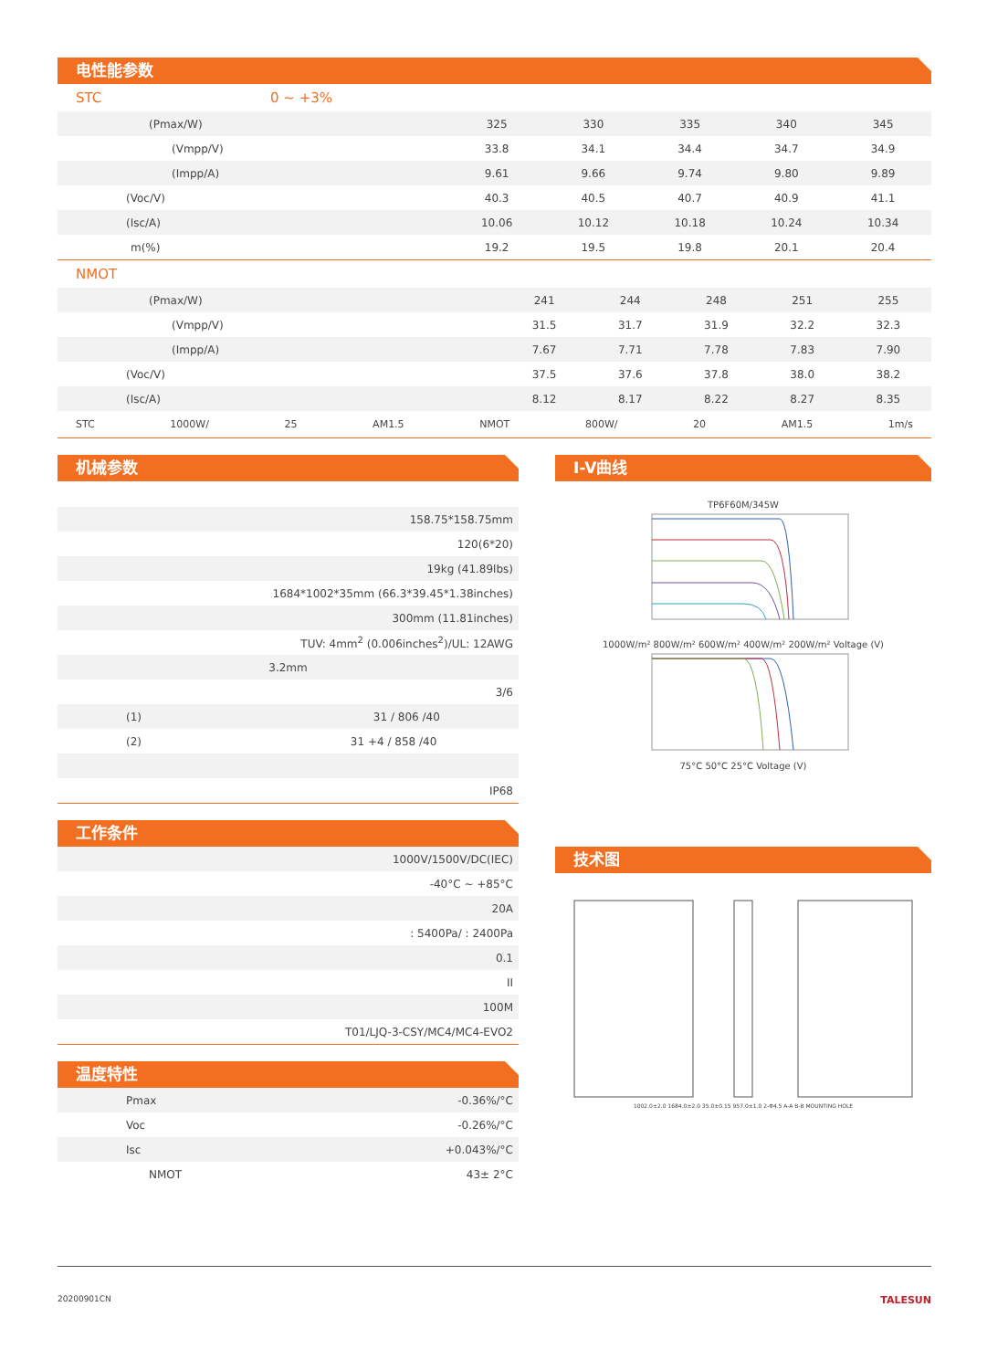电性能参数
STC 0 ~ +3%
| (Pmax/W) | 325 | 330 | 335 | 340 | 345 |
| (Vmpp/V) | 33.8 | 34.1 | 34.4 | 34.7 | 34.9 |
| (Impp/A) | 9.61 | 9.66 | 9.74 | 9.80 | 9.89 |
| (Voc/V) | 40.3 | 40.5 | 40.7 | 40.9 | 41.1 |
| (Isc/A) | 10.06 | 10.12 | 10.18 | 10.24 | 10.34 |
| m(%) | 19.2 | 19.5 | 19.8 | 20.1 | 20.4 |
NMOT
| (Pmax/W) | 241 | 244 | 248 | 251 | 255 |
| (Vmpp/V) | 31.5 | 31.7 | 31.9 | 32.2 | 32.3 |
| (Impp/A) | 7.67 | 7.71 | 7.78 | 7.83 | 7.90 |
| (Voc/V) | 37.5 | 37.6 | 37.8 | 38.0 | 38.2 |
| (Isc/A) | 8.12 | 8.17 | 8.22 | 8.27 | 8.35 |
STC 1000W/ 25 AM1.5 NMOT 800W/ 20 AM1.5 1m/s
机械参数
| 158.75*158.75mm |
| 120(6*20) |
| 19kg (41.89lbs) |
| 1684*1002*35mm (66.3*39.45*1.38inches) |
| 300mm (11.81inches) |
| TUV: 4mm<sup>2</sup> (0.006inches<sup>2</sup>)/UL: 12AWG |
| 3.2mm |
| 3/6 |
| (1) 31 / 806 /40 |
| (2) 31 +4 / 858 /40 |
| IP68 |
工作条件
| 1000V/1500V/DC(IEC) |
| -40°C ~ +85°C |
| 20A |
| : 5400Pa/ : 2400Pa |
| 0.1 |
| II |
| 100M |
| T01/LJQ-3-CSY/MC4/MC4-EVO2 |
温度特性
| Pmax | -0.36%/°C |
| Voc | -0.26%/°C |
| Isc | +0.043%/°C |
| NMOT | 43± 2°C |
I-V曲线
TP6F60M/345W
1000W/m² 800W/m² 600W/m² 400W/m² 200W/m² Voltage (V)
75°C 50°C 25°C Voltage (V)
技术图
1002.0±2.0 1684.0±2.0 35.0±0.15 957.0±1.0 2-Φ4.5 A-A B-B MOUNTING HOLE
20200901CN TALESUN